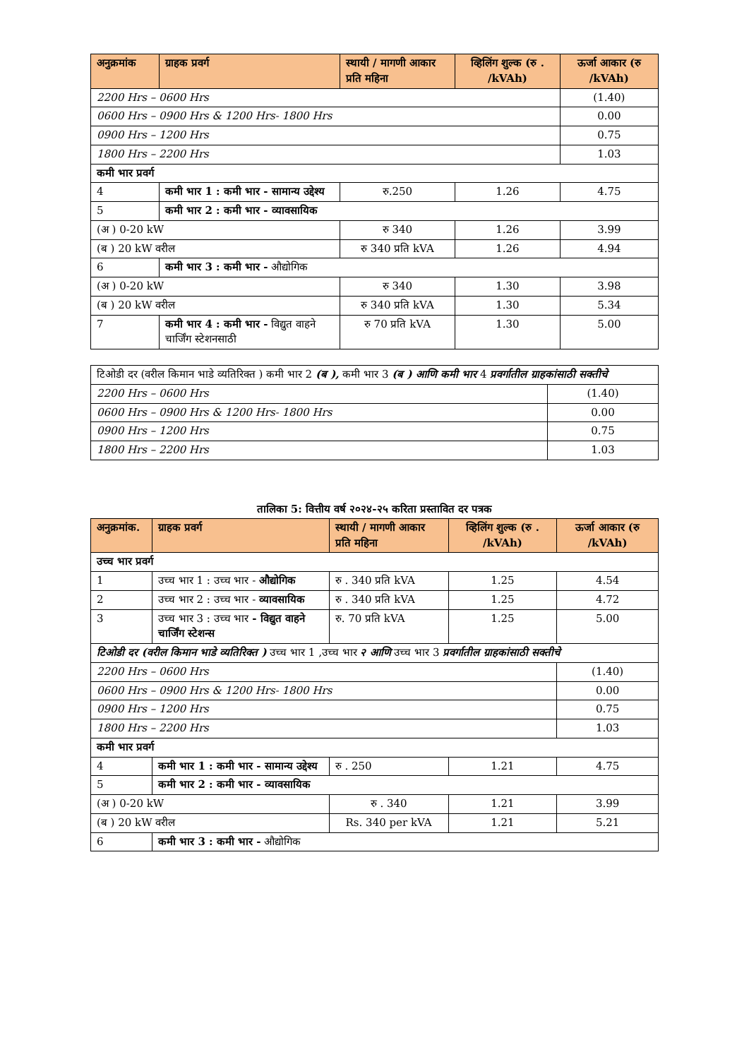| अनुक्रमांक | ग्राहक प्रवर्ग | स्थायी / मागणी आकार प्रति महिना | व्हिलिंग शुल्क (रु . /kVAh) | ऊर्जा आकार (रु /kVAh) |
| --- | --- | --- | --- | --- |
| 2200 Hrs – 0600 Hrs | | | | (1.40) |
| 0600 Hrs – 0900 Hrs & 1200 Hrs- 1800 Hrs | | | | 0.00 |
| 0900 Hrs – 1200 Hrs | | | | 0.75 |
| 1800 Hrs – 2200 Hrs | | | | 1.03 |
| कमी भार प्रवर्ग | | | | |
| 4 | कमी भार 1 : कमी भार - सामान्य उद्देश्य | रु.250 | 1.26 | 4.75 |
| 5 | कमी भार 2 : कमी भार - व्यावसायिक | | | |
| (अ ) 0-20 kW | | रु 340 | 1.26 | 3.99 |
| (ब ) 20 kW वरील | | रु 340 प्रति kVA | 1.26 | 4.94 |
| 6 | कमी भार 3 : कमी भार - औद्योगिक | | | |
| (अ ) 0-20 kW | | रु 340 | 1.30 | 3.98 |
| (ब ) 20 kW वरील | | रु 340 प्रति kVA | 1.30 | 5.34 |
| 7 | कमी भार 4 : कमी भार - विद्युत वाहने चार्जिंग स्टेशनसाठी | रु 70 प्रति kVA | 1.30 | 5.00 |
| टिओडी दर (वरील किमान भाडे व्यतिरिक्त ) कमी भार 2 (ब ), कमी भार 3 (ब ) आणि कमी भार 4 प्रवर्गातील ग्राहकांसाठी सक्तीचे | |
| 2200 Hrs – 0600 Hrs | (1.40) |
| 0600 Hrs – 0900 Hrs & 1200 Hrs- 1800 Hrs | 0.00 |
| 0900 Hrs – 1200 Hrs | 0.75 |
| 1800 Hrs – 2200 Hrs | 1.03 |
तालिका 5: वित्तीय वर्ष २०२४-२५ करिता प्रस्तावित दर पत्रक
| अनुक्रमांक. | ग्राहक प्रवर्ग | स्थायी / मागणी आकार प्रति महिना | व्हिलिंग शुल्क (रु . /kVAh) | ऊर्जा आकार (रु /kVAh) |
| --- | --- | --- | --- | --- |
| उच्च भार प्रवर्ग | | | | |
| 1 | उच्च भार 1 : उच्च भार - औद्योगिक | रु . 340 प्रति kVA | 1.25 | 4.54 |
| 2 | उच्च भार 2 : उच्च भार - व्यावसायिक | रु . 340 प्रति kVA | 1.25 | 4.72 |
| 3 | उच्च भार 3 : उच्च भार - विद्युत वाहने चार्जिंग स्टेशन्स | रु. 70 प्रति kVA | 1.25 | 5.00 |
| टिओडी दर (वरील किमान भाडे व्यतिरिक्त ) उच्च भार 1 ,उच्च भार २ आणि उच्च भार 3 प्रवर्गातील ग्राहकांसाठी सक्तीचे | | | | |
| 2200 Hrs – 0600 Hrs | | | | (1.40) |
| 0600 Hrs – 0900 Hrs & 1200 Hrs- 1800 Hrs | | | | 0.00 |
| 0900 Hrs – 1200 Hrs | | | | 0.75 |
| 1800 Hrs – 2200 Hrs | | | | 1.03 |
| कमी भार प्रवर्ग | | | | |
| 4 | कमी भार 1 : कमी भार - सामान्य उद्देश्य | रु . 250 | 1.21 | 4.75 |
| 5 | कमी भार 2 : कमी भार - व्यावसायिक | | | |
| (अ ) 0-20 kW | | रु . 340 | 1.21 | 3.99 |
| (ब ) 20 kW वरील | | Rs. 340 per kVA | 1.21 | 5.21 |
| 6 | कमी भार 3 : कमी भार - औद्योगिक | | | |